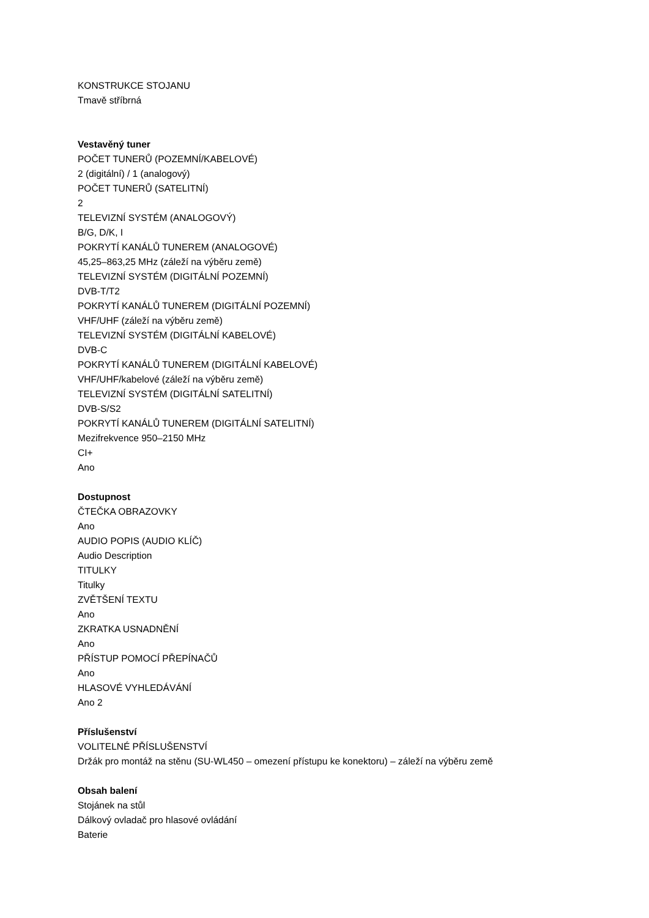KONSTRUKCE STOJANU
Tmavě stříbrná
Vestavěný tuner
POČET TUNERŮ (POZEMNÍ/KABELOVÉ)
2 (digitální) / 1 (analogový)
POČET TUNERŮ (SATELITNÍ)
2
TELEVIZNÍ SYSTÉM (ANALOGOVÝ)
B/G, D/K, I
POKRYTÍ KANÁLŮ TUNEREM (ANALOGOVÉ)
45,25–863,25 MHz (záleží na výběru země)
TELEVIZNÍ SYSTÉM (DIGITÁLNÍ POZEMNÍ)
DVB-T/T2
POKRYTÍ KANÁLŮ TUNEREM (DIGITÁLNÍ POZEMNÍ)
VHF/UHF (záleží na výběru země)
TELEVIZNÍ SYSTÉM (DIGITÁLNÍ KABELOVÉ)
DVB-C
POKRYTÍ KANÁLŮ TUNEREM (DIGITÁLNÍ KABELOVÉ)
VHF/UHF/kabelové (záleží na výběru země)
TELEVIZNÍ SYSTÉM (DIGITÁLNÍ SATELITNÍ)
DVB-S/S2
POKRYTÍ KANÁLŮ TUNEREM (DIGITÁLNÍ SATELITNÍ)
Mezifrekvence 950–2150 MHz
CI+
Ano
Dostupnost
ČTEČKA OBRAZOVKY
Ano
AUDIO POPIS (AUDIO KLÍČ)
Audio Description
TITULKY
Titulky
ZVĚTŠENÍ TEXTU
Ano
ZKRATKA USNADNĚNÍ
Ano
PŘÍSTUP POMOCÍ PŘEPÍNAČŮ
Ano
HLASOVÉ VYHLEDÁVÁNÍ
Ano 2
Příslušenství
VOLITELNÉ PŘÍSLUŠENSTVÍ
Držák pro montáž na stěnu (SU-WL450 – omezení přístupu ke konektoru) – záleží na výběru země
Obsah balení
Stojánek na stůl
Dálkový ovladač pro hlasové ovládání
Baterie